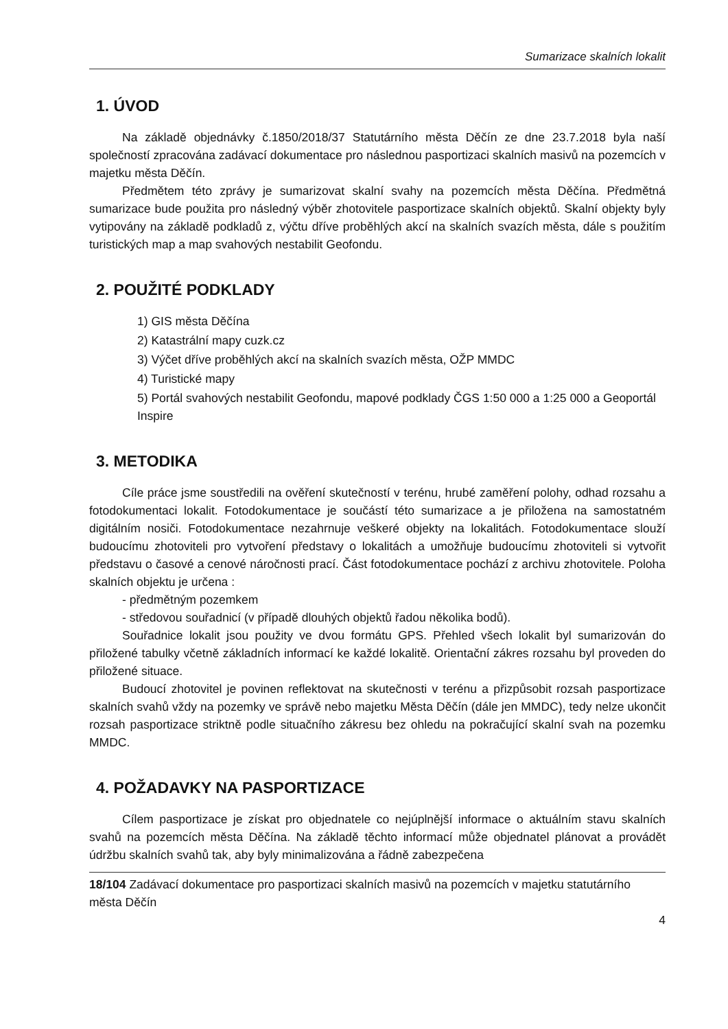Sumarizace skalních lokalit
1. ÚVOD
Na základě objednávky č.1850/2018/37 Statutárního města Děčín ze dne 23.7.2018 byla naší společností zpracována zadávací dokumentace pro následnou pasportizaci skalních masivů na pozemcích v majetku města Děčín.
Předmětem této zprávy je sumarizovat skalní svahy na pozemcích města Děčína. Předmětná sumarizace bude použita pro následný výběr zhotovitele pasportizace skalních objektů. Skalní objekty byly vytipovány na základě podkladů z, výčtu dříve proběhlých akcí na skalních svazích města, dále s použitím turistických map a map svahových nestabilit Geofondu.
2. POUŽITÉ PODKLADY
1) GIS města Děčína
2) Katastrální mapy cuzk.cz
3) Výčet dříve proběhlých akcí na skalních svazích města, OŽP MMDC
4) Turistické mapy
5) Portál svahových nestabilit Geofondu, mapové podklady ČGS 1:50 000 a 1:25 000 a Geoportál Inspire
3. METODIKA
Cíle práce jsme soustředili na ověření skutečností v terénu, hrubé zaměření polohy, odhad rozsahu a fotodokumentaci lokalit. Fotodokumentace je součástí této sumarizace a je přiložena na samostatném digitálním nosiči. Fotodokumentace nezahrnuje veškeré objekty na lokalitách. Fotodokumentace slouží budoucímu zhotoviteli pro vytvoření představy o lokalitách a umožňuje budoucímu zhotoviteli si vytvořit představu o časové a cenové náročnosti prací. Část fotodokumentace pochází z archivu zhotovitele. Poloha skalních objektu je určena :
- předmětným pozemkem
- středovou souřadnicí (v případě dlouhých objektů řadou několika bodů).
Souřadnice lokalit jsou použity ve dvou formátu GPS. Přehled všech lokalit byl sumarizován do přiložené tabulky včetně základních informací ke každé lokalitě. Orientační zákres rozsahu byl proveden do přiložené situace.
Budoucí zhotovitel je povinen reflektovat na skutečnosti v terénu a přizpůsobit rozsah pasportizace skalních svahů vždy na pozemky ve správě nebo majetku Města Děčín (dále jen MMDC), tedy nelze ukončit rozsah pasportizace striktně podle situačního zákresu bez ohledu na pokračující skalní svah na pozemku MMDC.
4. POŽADAVKY NA PASPORTIZACE
Cílem pasportizace je získat pro objednatele co nejúplnější informace o aktuálním stavu skalních svahů na pozemcích města Děčína. Na základě těchto informací může objednatel plánovat a provádět údržbu skalních svahů tak, aby byly minimalizována a řádně zabezpečena
18/104 Zadávací dokumentace pro pasportizaci skalních masivů na pozemcích v majetku statutárního města Děčín
4